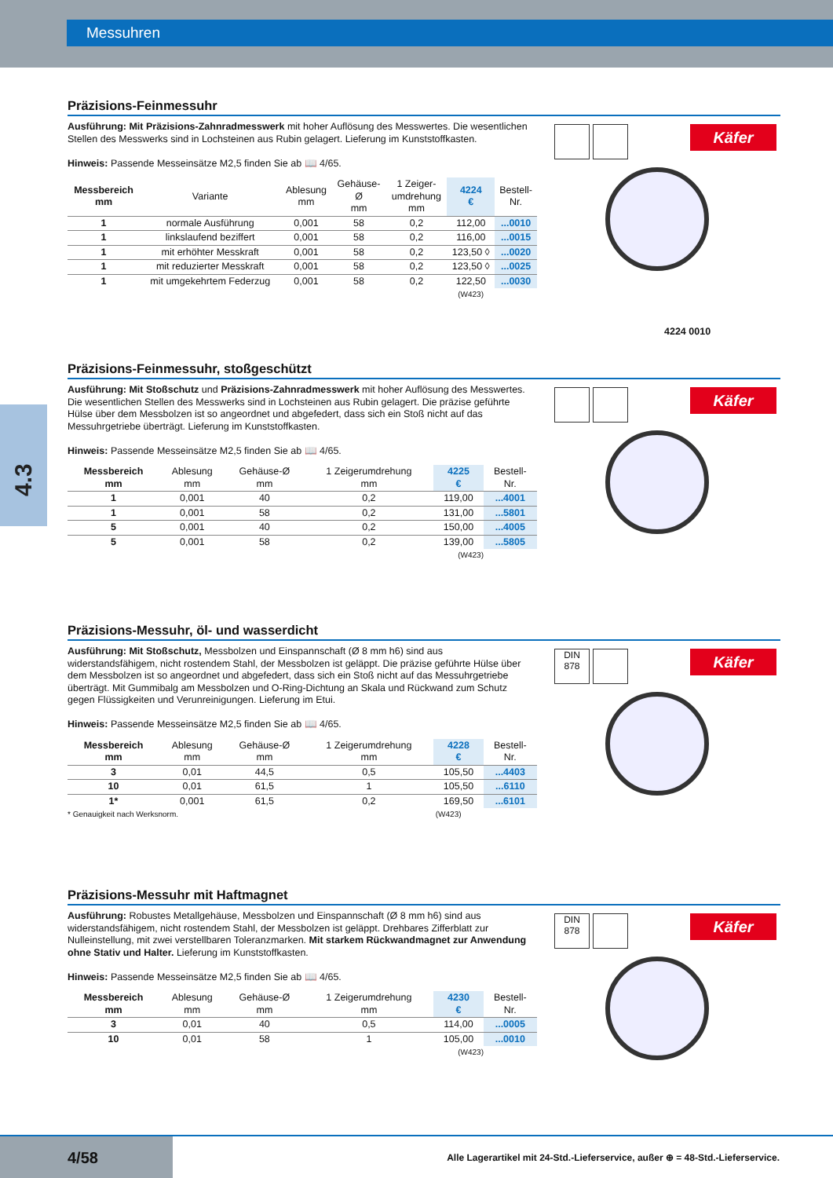Messuhren
4.3
Präzisions-Feinmessuhr
Ausführung: Mit Präzisions-Zahnradmesswerk mit hoher Auflösung des Messwertes. Die wesentlichen Stellen des Messwerks sind in Lochsteinen aus Rubin gelagert. Lieferung im Kunststoffkasten.
Hinweis: Passende Messeinsätze M2,5 finden Sie ab 📖 4/65.
| Messbereich mm | Variante | Ablesung mm | Gehäuse- Ø mm | 1 Zeiger- umdrehung mm | 4224 € | Bestell- Nr. |
| --- | --- | --- | --- | --- | --- | --- |
| 1 | normale Ausführung | 0,001 | 58 | 0,2 | 112,00 | ...0010 |
| 1 | linkslaufend beziffert | 0,001 | 58 | 0,2 | 116,00 | ...0015 |
| 1 | mit erhöhter Messkraft | 0,001 | 58 | 0,2 | 123,50 ◊ | ...0020 |
| 1 | mit reduzierter Messkraft | 0,001 | 58 | 0,2 | 123,50 ◊ | ...0025 |
| 1 | mit umgekehrtem Federzug | 0,001 | 58 | 0,2 | 122,50 | ...0030 |
(W423)
Käfer
4224 0010
Präzisions-Feinmessuhr, stoßgeschützt
Ausführung: Mit Stoßschutz und Präzisions-Zahnradmesswerk mit hoher Auflösung des Messwertes. Die wesentlichen Stellen des Messwerks sind in Lochsteinen aus Rubin gelagert. Die präzise geführte Hülse über dem Messbolzen ist so angeordnet und abgefedert, dass sich ein Stoß nicht auf das Messuhrgetriebe überträgt. Lieferung im Kunststoffkasten.
Hinweis: Passende Messeinsätze M2,5 finden Sie ab 📖 4/65.
| Messbereich mm | Ablesung mm | Gehäuse-Ø mm | 1 Zeigerumdrehung mm | 4225 € | Bestell- Nr. |
| --- | --- | --- | --- | --- | --- |
| 1 | 0,001 | 40 | 0,2 | 119,00 | ...4001 |
| 1 | 0,001 | 58 | 0,2 | 131,00 | ...5801 |
| 5 | 0,001 | 40 | 0,2 | 150,00 | ...4005 |
| 5 | 0,001 | 58 | 0,2 | 139,00 | ...5805 |
(W423)
Käfer
Präzisions-Messuhr, öl- und wasserdicht
Ausführung: Mit Stoßschutz, Messbolzen und Einspannschaft (Ø 8 mm h6) sind aus widerstandsfähigem, nicht rostendem Stahl, der Messbolzen ist geläppt. Die präzise geführte Hülse über dem Messbolzen ist so angeordnet und abgefedert, dass sich ein Stoß nicht auf das Messuhrgetriebe überträgt. Mit Gummibalg am Messbolzen und O-Ring-Dichtung an Skala und Rückwand zum Schutz gegen Flüssigkeiten und Verunreinigungen. Lieferung im Etui.
Hinweis: Passende Messeinsätze M2,5 finden Sie ab 📖 4/65.
| Messbereich mm | Ablesung mm | Gehäuse-Ø mm | 1 Zeigerumdrehung mm | 4228 € | Bestell- Nr. |
| --- | --- | --- | --- | --- | --- |
| 3 | 0,01 | 44,5 | 0,5 | 105,50 | ...4403 |
| 10 | 0,01 | 61,5 | 1 | 105,50 | ...6110 |
| 1* | 0,001 | 61,5 | 0,2 | 169,50 | ...6101 |
* Genauigkeit nach Werksnorm. (W423)
DIN
878 Käfer
Präzisions-Messuhr mit Haftmagnet
Ausführung: Robustes Metallgehäuse, Messbolzen und Einspannschaft (Ø 8 mm h6) sind aus widerstandsfähigem, nicht rostendem Stahl, der Messbolzen ist geläppt. Drehbares Zifferblatt zur Nulleinstellung, mit zwei verstellbaren Toleranzmarken. Mit starkem Rückwandmagnet zur Anwendung ohne Stativ und Halter. Lieferung im Kunststoffkasten.
Hinweis: Passende Messeinsätze M2,5 finden Sie ab 📖 4/65.
| Messbereich mm | Ablesung mm | Gehäuse-Ø mm | 1 Zeigerumdrehung mm | 4230 € | Bestell- Nr. |
| --- | --- | --- | --- | --- | --- |
| 3 | 0,01 | 40 | 0,5 | 114,00 | ...0005 |
| 10 | 0,01 | 58 | 1 | 105,00 | ...0010 |
(W423)
DIN
878 Käfer
4/58
Alle Lagerartikel mit 24-Std.-Lieferservice, außer ⊕ = 48-Std.-Lieferservice.